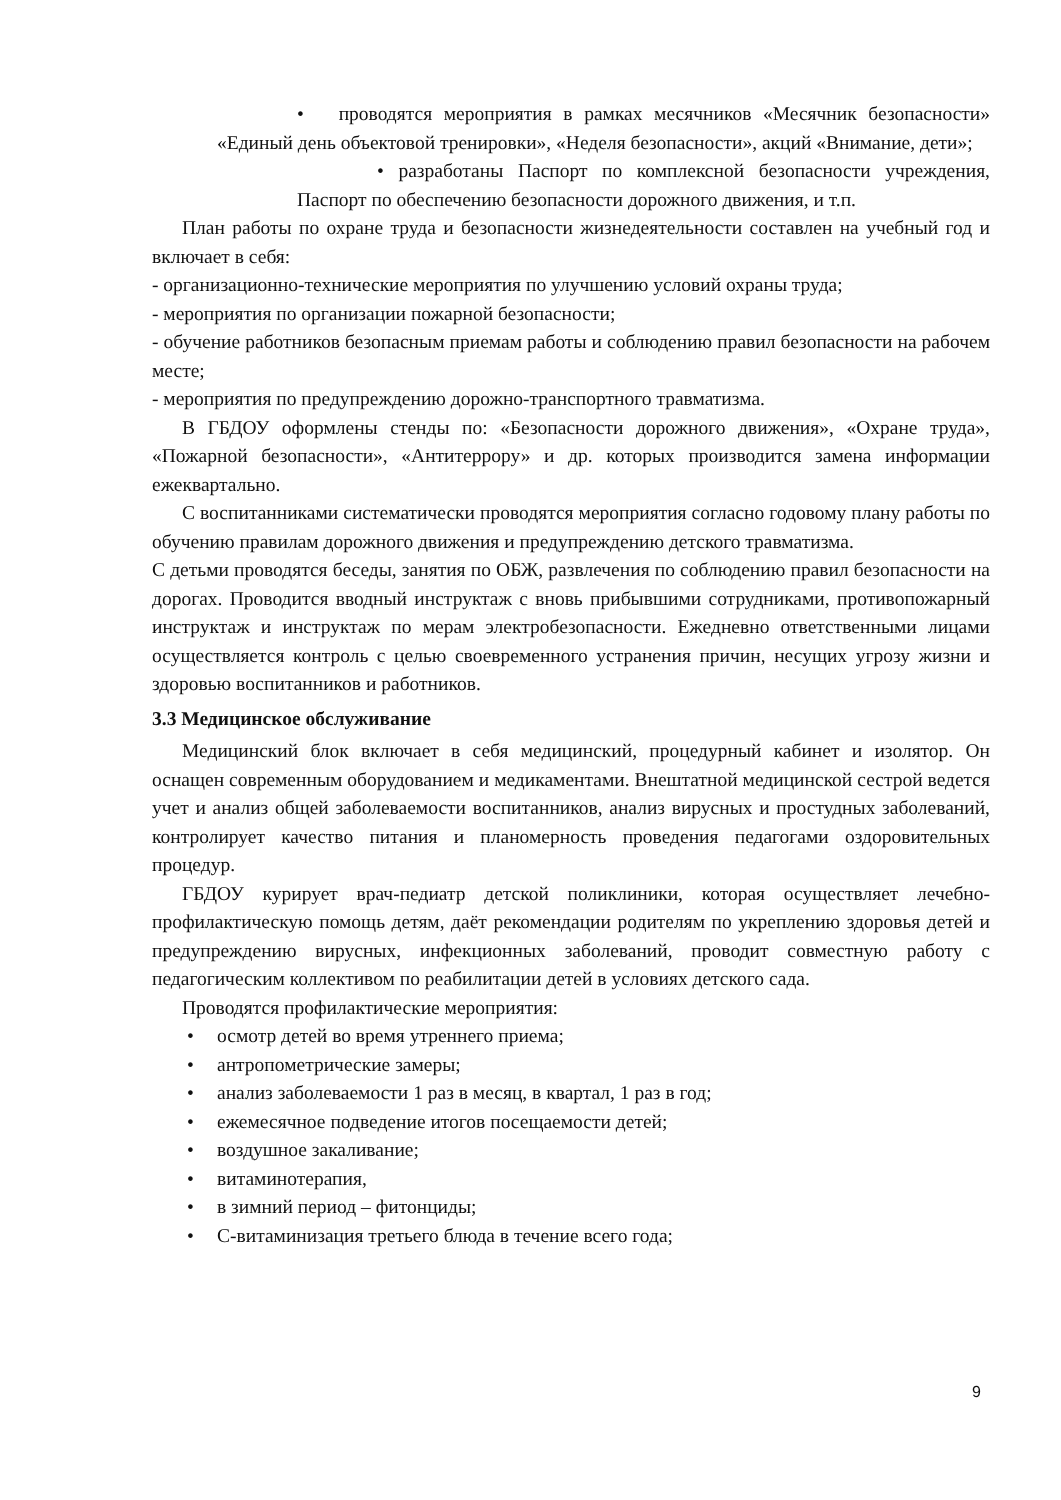• проводятся мероприятия в рамках месячников «Месячник безопасности» «Единый день объектовой тренировки», «Неделя безопасности», акций «Внимание, дети»;
• разработаны Паспорт по комплексной безопасности учреждения, Паспорт по обеспечению безопасности дорожного движения, и т.п.
План работы по охране труда и безопасности жизнедеятельности составлен на учебный год и включает в себя:
- организационно-технические мероприятия по улучшению условий охраны труда;
- мероприятия по организации пожарной безопасности;
- обучение работников безопасным приемам работы и соблюдению правил безопасности на рабочем месте;
- мероприятия по предупреждению дорожно-транспортного травматизма.
В ГБДОУ оформлены стенды по: «Безопасности дорожного движения», «Охране труда», «Пожарной безопасности», «Антитеррору» и др. которых производится замена информации ежеквартально.
С воспитанниками систематически проводятся мероприятия согласно годовому плану работы по обучению правилам дорожного движения и предупреждению детского травматизма.
С детьми проводятся беседы, занятия по ОБЖ, развлечения по соблюдению правил безопасности на дорогах. Проводится вводный инструктаж с вновь прибывшими сотрудниками, противопожарный инструктаж и инструктаж по мерам электробезопасности. Ежедневно ответственными лицами осуществляется контроль с целью своевременного устранения причин, несущих угрозу жизни и здоровью воспитанников и работников.
3.3 Медицинское обслуживание
Медицинский блок включает в себя медицинский, процедурный кабинет и изолятор. Он оснащен современным оборудованием и медикаментами. Внештатной медицинской сестрой ведется учет и анализ общей заболеваемости воспитанников, анализ вирусных и простудных заболеваний, контролирует качество питания и планомерность проведения педагогами оздоровительных процедур.
ГБДОУ курирует врач-педиатр детской поликлиники, которая осуществляет лечебно-профилактическую помощь детям, даёт рекомендации родителям по укреплению здоровья детей и предупреждению вирусных, инфекционных заболеваний, проводит совместную работу с педагогическим коллективом по реабилитации детей в условиях детского сада.
Проводятся профилактические мероприятия:
• осмотр детей во время утреннего приема;
• антропометрические замеры;
• анализ заболеваемости 1 раз в месяц, в квартал, 1 раз в год;
• ежемесячное подведение итогов посещаемости детей;
• воздушное закаливание;
• витаминотерапия,
• в зимний период – фитонциды;
• С-витаминизация третьего блюда в течение всего года;
9